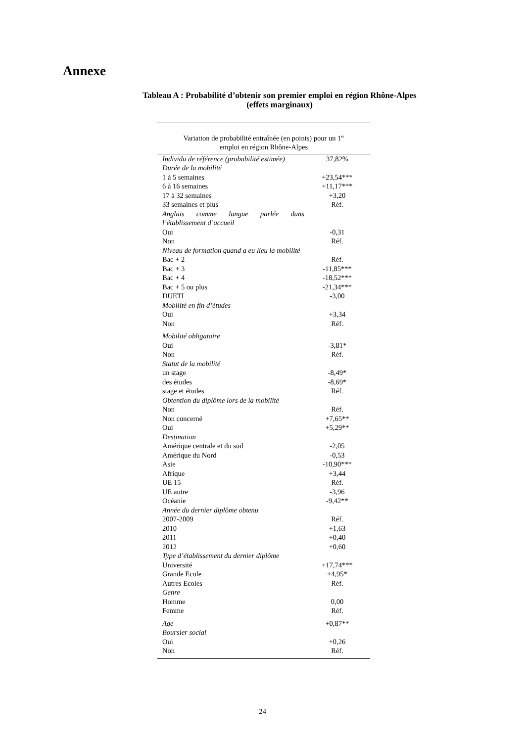Annexe
Tableau A : Probabilité d’obtenir son premier emploi en région Rhône-Alpes
(effets marginaux)
| Variation de probabilité entraînée (en points) pour un 1<sup>er</sup> emploi en région Rhône-Alpes | |
| --- | --- |
| Individu de référence (probabilité estimée) | 37,82% |
| Durée de la mobilité | |
| 1 à 5 semaines | +23,54*** |
| 6 à 16 semaines | +11,17*** |
| 17 à 32 semaines | +3,20 |
| 33 semaines et plus | Réf. |
| Anglais comme langue parlée dans l’établissement d’accueil | |
| Oui | -0,31 |
| Non | Réf. |
| Niveau de formation quand a eu lieu la mobilité | |
| Bac + 2 | Réf. |
| Bac + 3 | -11,85*** |
| Bac + 4 | -18,52*** |
| Bac + 5 ou plus | -21,34*** |
| DUETI | -3,00 |
| Mobilité en fin d’études | |
| Oui | +3,34 |
| Non | Réf. |
| Mobilité obligatoire | |
| Oui | -3,81* |
| Non | Réf. |
| Statut de la mobilité | |
| un stage | -8,49* |
| des études | -8,69* |
| stage et études | Réf. |
| Obtention du diplôme lors de la mobilité | |
| Non | Réf. |
| Non concerné | +7,65** |
| Oui | +5,29** |
| Destination | |
| Amérique centrale et du sud | -2,05 |
| Amérique du Nord | -0,53 |
| Asie | -10,90*** |
| Afrique | +3,44 |
| UE 15 | Réf. |
| UE autre | -3,96 |
| Océanie | -9,42** |
| Année du dernier diplôme obtenu | |
| 2007-2009 | Réf. |
| 2010 | +1,63 |
| 2011 | +0,40 |
| 2012 | +0,60 |
| Type d’établissement du dernier diplôme | |
| Université | +17,74*** |
| Grande Ecole | +4,95* |
| Autres Ecoles | Réf. |
| Genre | |
| Homme | 0,00 |
| Femme | Réf. |
| Age | +0,87** |
| Boursier social | |
| Oui | +0,26 |
| Non | Réf. |
24